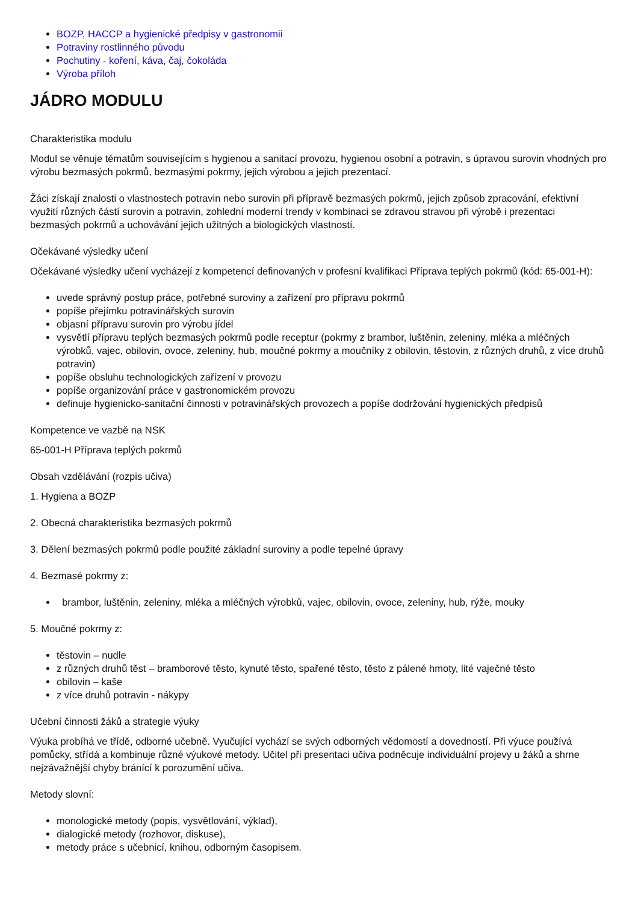BOZP, HACCP a hygienické předpisy v gastronomii
Potraviny rostlinného původu
Pochutiny - koření, káva, čaj, čokoláda
Výroba příloh
JÁDRO MODULU
Charakteristika modulu
Modul se věnuje tématům souvisejícím s hygienou a sanitací provozu, hygienou osobní a potravin, s úpravou surovin vhodných pro výrobu bezmasých pokrmů, bezmasými pokrmy, jejich výrobou a jejich prezentací.
Žáci získají znalosti o vlastnostech potravin nebo surovin při přípravě bezmasých pokrmů, jejich způsob zpracování, efektivní využití různých částí surovin a potravin, zohlední moderní trendy v kombinaci se zdravou stravou při výrobě i prezentaci bezmasých pokrmů a uchovávání jejich užitných a biologických vlastností.
Očekávané výsledky učení
Očekávané výsledky učení vycházejí z kompetencí definovaných v profesní kvalifikaci Příprava teplých pokrmů (kód: 65-001-H):
uvede správný postup práce, potřebné suroviny a zařízení pro přípravu pokrmů
popíše přejímku potravinářských surovin
objasní přípravu surovin pro výrobu jídel
vysvětlí přípravu teplých bezmasých pokrmů podle receptur (pokrmy z brambor, luštěnin, zeleniny, mléka a mléčných výrobků, vajec, obilovin, ovoce, zeleniny, hub, moučné pokrmy a moučníky z obilovin, těstovin, z různých druhů, z více druhů potravin)
popíše obsluhu technologických zařízení v provozu
popíše organizování práce v gastronomickém provozu
definuje hygienicko-sanitační činnosti v potravinářských provozech a popíše dodržování hygienických předpisů
Kompetence ve vazbě na NSK
65-001-H Příprava teplých pokrmů
Obsah vzdělávání (rozpis učiva)
1. Hygiena a BOZP
2. Obecná charakteristika bezmasých pokrmů
3. Dělení bezmasých pokrmů podle použité základní suroviny a podle tepelné úpravy
4. Bezmasé pokrmy z:
brambor, luštěnin, zeleniny, mléka a mléčných výrobků, vajec, obilovin, ovoce, zeleniny, hub, rýže, mouky
5. Moučné pokrmy z:
těstovin – nudle
z různých druhů těst – bramborové těsto, kynuté těsto, spařené těsto, těsto z pálené hmoty, lité vaječné těsto
obilovin – kaše
z více druhů potravin - nákypy
Učební činnosti žáků a strategie výuky
Výuka probíhá ve třídě, odborné učebně. Vyučující vychází se svých odborných vědomostí a dovedností. Při výuce používá pomůcky, střídá a kombinuje různé výukové metody. Učitel při presentaci učiva podněcuje individuální projevy u žáků a shrne nejzávažnější chyby bránící k porozumění učiva.
Metody slovní:
monologické metody (popis, vysvětlování, výklad),
dialogické metody (rozhovor, diskuse),
metody práce s učebnicí, knihou, odborným časopisem.